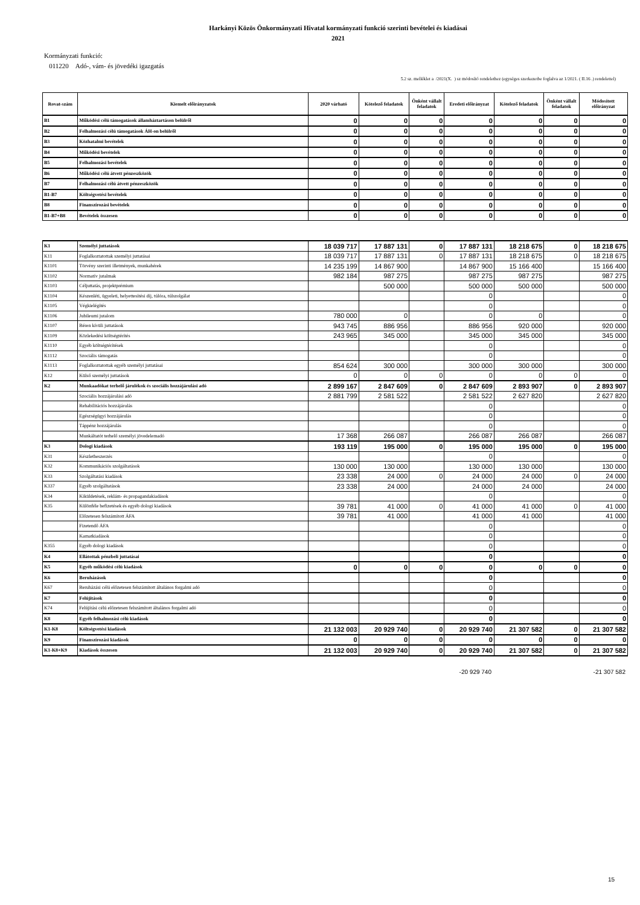Harkányi Közös Önkormányzati Hivatal kormányzati funkció szerinti bevételei és kiadásai
2021
Kormányzati funkció:
011220 Adó-, vám- és jövedéki igazgatás
5.2 sz. melléklet a /2021(X. ) sz módosító rendelethez (egységes szerkezetbe foglalva az 1/2021. ( II.16 .) rendelettel)
| Rovat-szám | Kiemelt előirányzatok | 2020 várható | Kötelező feladatok | Önként vállalt feladatok | Eredeti előirányzat | Kötelező feladatok | Önként vállalt feladatok | Módosított előirányzat |
| --- | --- | --- | --- | --- | --- | --- | --- | --- |
| B1 | Működési célú támogatások államháztartáson belülről | 0 | 0 | 0 | 0 | 0 | 0 | 0 |
| B2 | Felhalmozási célú támogatások ÁH-on belülről | 0 | 0 | 0 | 0 | 0 | 0 | 0 |
| B3 | Közhatalmi bevételek | 0 | 0 | 0 | 0 | 0 | 0 | 0 |
| B4 | Működési bevételek | 0 | 0 | 0 | 0 | 0 | 0 | 0 |
| B5 | Felhalmozási bevételek | 0 | 0 | 0 | 0 | 0 | 0 | 0 |
| B6 | Működési célú átvett pénzeszközök | 0 | 0 | 0 | 0 | 0 | 0 | 0 |
| B7 | Felhalmozási célú átvett pénzeszközök | 0 | 0 | 0 | 0 | 0 | 0 | 0 |
| B1-B7 | Költségvetési bevételek | 0 | 0 | 0 | 0 | 0 | 0 | 0 |
| B8 | Finanszírozási bevételek | 0 | 0 | 0 | 0 | 0 | 0 | 0 |
| B1-B7+B8 | Bevételek összesen | 0 | 0 | 0 | 0 | 0 | 0 | 0 |
| K1 | Személyi juttatások | 18 039 717 | 17 887 131 | 0 | 17 887 131 | 18 218 675 | 0 | 18 218 675 |
| K11 | Foglalkoztatottak személyi juttatásai | 18 039 717 | 17 887 131 | 0 | 17 887 131 | 18 218 675 | 0 | 18 218 675 |
| K1101 | Törvény szerinti illetmények, munkabérek | 14 235 199 | 14 867 900 | | 14 867 900 | 15 166 400 | | 15 166 400 |
| K1102 | Normatív jutalmak | 982 184 | 987 275 | | 987 275 | 987 275 | | 987 275 |
| K1103 | Céljuttatás, projektprémium | | 500 000 | | 500 000 | 500 000 | | 500 000 |
| K1104 | Készenléti, ügyeleti, helyettesítési díj, túlóra, túlszolgálat | | | | 0 | | | 0 |
| K1105 | Végkielégítés | | | | 0 | | | 0 |
| K1106 | Jubileumi jutalom | 780 000 | 0 | | 0 | 0 | | 0 |
| K1107 | Béren kívüli juttatások | 943 745 | 886 956 | | 886 956 | 920 000 | | 920 000 |
| K1109 | Közlekedési költségtérítés | 243 965 | 345 000 | | 345 000 | 345 000 | | 345 000 |
| K1110 | Egyéb költségtérítések | | | | 0 | | | 0 |
| K1112 | Szociális támogatás | | | | 0 | | | 0 |
| K1113 | Foglalkoztatottak egyéb személyi juttatásai | 854 624 | 300 000 | | 300 000 | 300 000 | | 300 000 |
| K12 | Külső személyi juttatások | 0 | 0 | 0 | 0 | 0 | 0 | 0 |
| K2 | Munkaadókat terhelő járulékok és szociális hozzájárulási adó | 2 899 167 | 2 847 609 | 0 | 2 847 609 | 2 893 907 | 0 | 2 893 907 |
| | Szociális hozzájárulási adó | 2 881 799 | 2 581 522 | | 2 581 522 | 2 627 820 | | 2 627 820 |
| | Rehabilitációs hozzájárulás | | | | 0 | | | 0 |
| | Egészségügyi hozzájárulás | | | | 0 | | | 0 |
| | Táppénz hozzájárulás | | | | 0 | | | 0 |
| | Munkáltatót terhelő személyi jövedelemadó | 17 368 | 266 087 | | 266 087 | 266 087 | | 266 087 |
| K3 | Dologi kiadások | 193 119 | 195 000 | 0 | 195 000 | 195 000 | 0 | 195 000 |
| K31 | Készletbeszerzés | | | | 0 | | | 0 |
| K32 | Kommunikációs szolgáltatások | 130 000 | 130 000 | | 130 000 | 130 000 | | 130 000 |
| K33 | Szolgáltatási kiadások | 23 338 | 24 000 | 0 | 24 000 | 24 000 | 0 | 24 000 |
| K337 | Egyéb szolgáltatások | 23 338 | 24 000 | | 24 000 | 24 000 | | 24 000 |
| K34 | Kiküldetések, reklám- és propagandakiadások | | | | 0 | | | 0 |
| K35 | Különféle befizetések és egyéb dologi kiadások | 39 781 | 41 000 | 0 | 41 000 | 41 000 | 0 | 41 000 |
| | Előzetesen felszámított ÁFA | 39 781 | 41 000 | | 41 000 | 41 000 | | 41 000 |
| | Fizetendő ÁFA | | | | 0 | | | 0 |
| | Kamatkiadások | | | | 0 | | | 0 |
| K355 | Egyéb dologi kiadások | | | | 0 | | | 0 |
| K4 | Ellátottak pénzbeli juttatásai | | | | 0 | | | 0 |
| K5 | Egyéb működési célú kiadások | 0 | 0 | 0 | 0 | 0 | 0 | 0 |
| K6 | Beruházások | | | | 0 | | | 0 |
| K67 | Beruházási célú előzetesen felszámított általános forgalmi adó | | | | 0 | | | 0 |
| K7 | Felújítások | | | | 0 | | | 0 |
| K74 | Felújítási célú előzetesen felszámított általános forgalmi adó | | | | 0 | | | 0 |
| K8 | Egyéb felhalmozási célú kiadások | | | | 0 | | | 0 |
| K1-K8 | Költségvetési kiadások | 21 132 003 | 20 929 740 | 0 | 20 929 740 | 21 307 582 | 0 | 21 307 582 |
| K9 | Finanszírozási kiadások | 0 | 0 | 0 | 0 | 0 | 0 | 0 |
| K1-K8+K9 | Kiadások összesen | 21 132 003 | 20 929 740 | 0 | 20 929 740 | 21 307 582 | 0 | 21 307 582 |
-20 929 740 -21 307 582
15